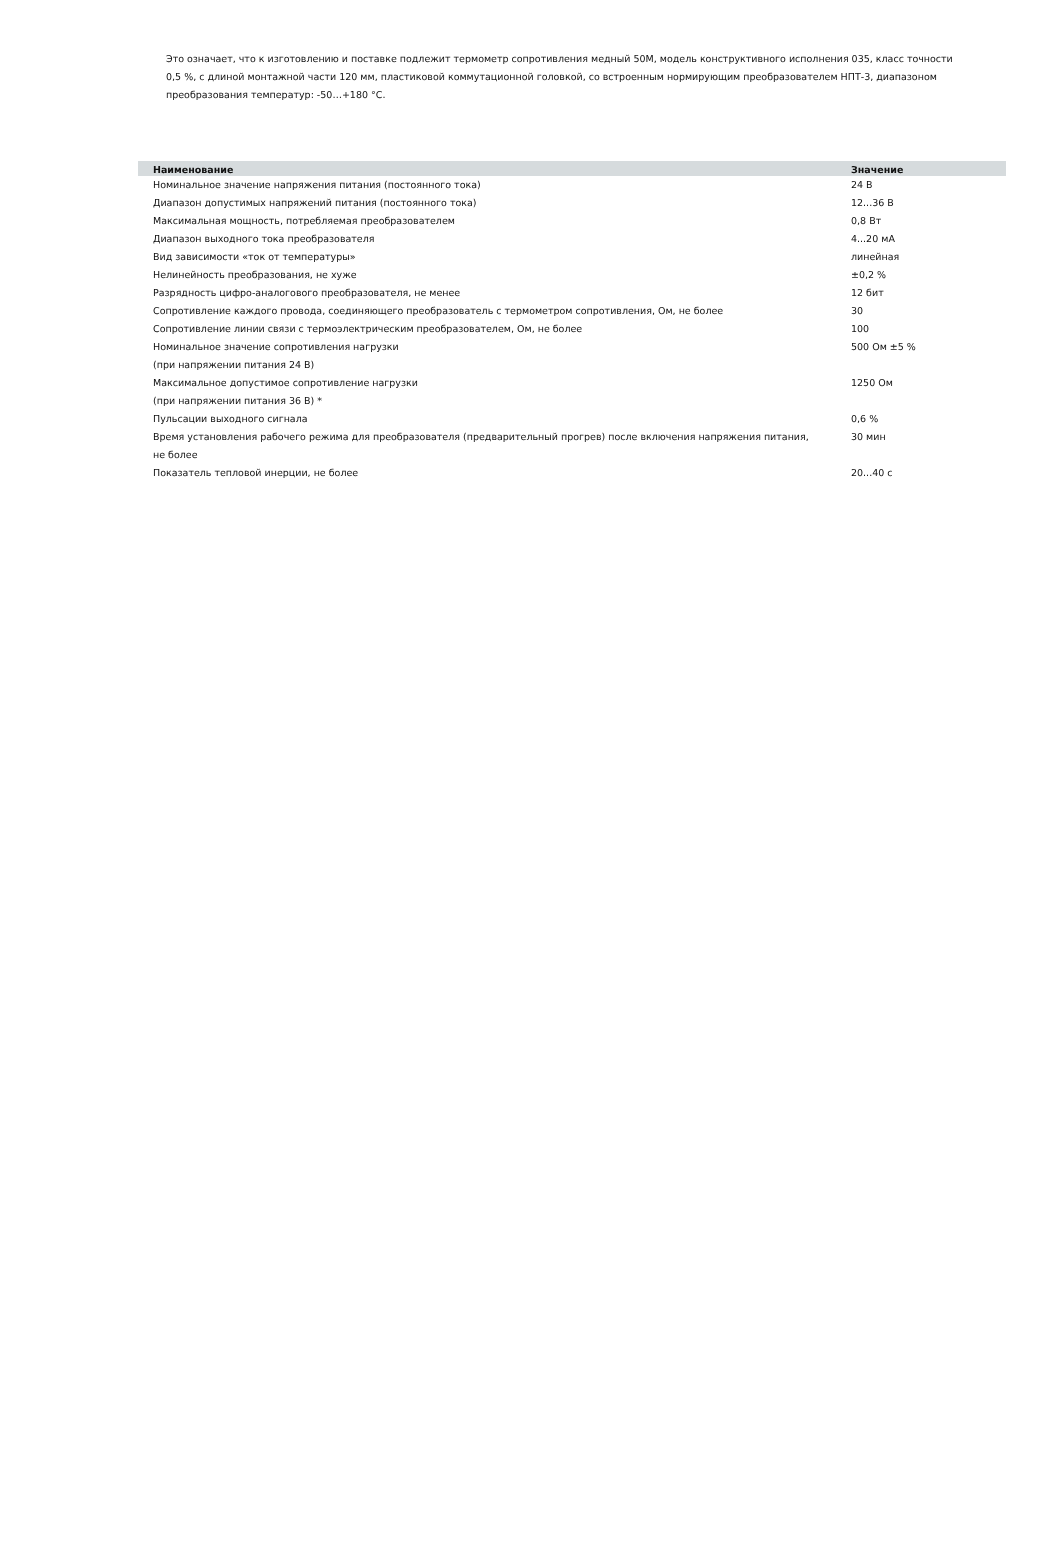Это означает, что к изготовлению и поставке подлежит термометр сопротивления медный 50М, модель конструктивного исполнения 035, класс точности 0,5 %, с длиной монтажной части 120 мм, пластиковой коммутационной головкой, со встроенным нормирующим преобразователем НПТ-3, диапазоном преобразования температур: -50…+180 °С.
| Наименование | Значение |
| --- | --- |
| Номинальное значение напряжения питания (постоянного тока) | 24 В |
| Диапазон допустимых напряжений питания (постоянного тока) | 12...36 В |
| Максимальная мощность, потребляемая преобразователем | 0,8 Вт |
| Диапазон выходного тока преобразователя | 4...20 мА |
| Вид зависимости «ток от температуры» | линейная |
| Нелинейность преобразования, не хуже | ±0,2 % |
| Разрядность цифро-аналогового преобразователя, не менее | 12 бит |
| Сопротивление каждого провода, соединяющего преобразователь с термометром сопротивления, Ом, не более | 30 |
| Сопротивление линии связи с термоэлектрическим преобразователем, Ом, не более | 100 |
| Номинальное значение сопротивления нагрузки (при напряжении питания 24 В) | 500 Ом ±5 % |
| Максимальное допустимое сопротивление нагрузки (при напряжении питания 36 В) * | 1250 Ом |
| Пульсации выходного сигнала | 0,6 % |
| Время установления рабочего режима для преобразователя (предварительный прогрев) после включения напряжения питания, не более | 30 мин |
| Показатель тепловой инерции, не более | 20...40 с |